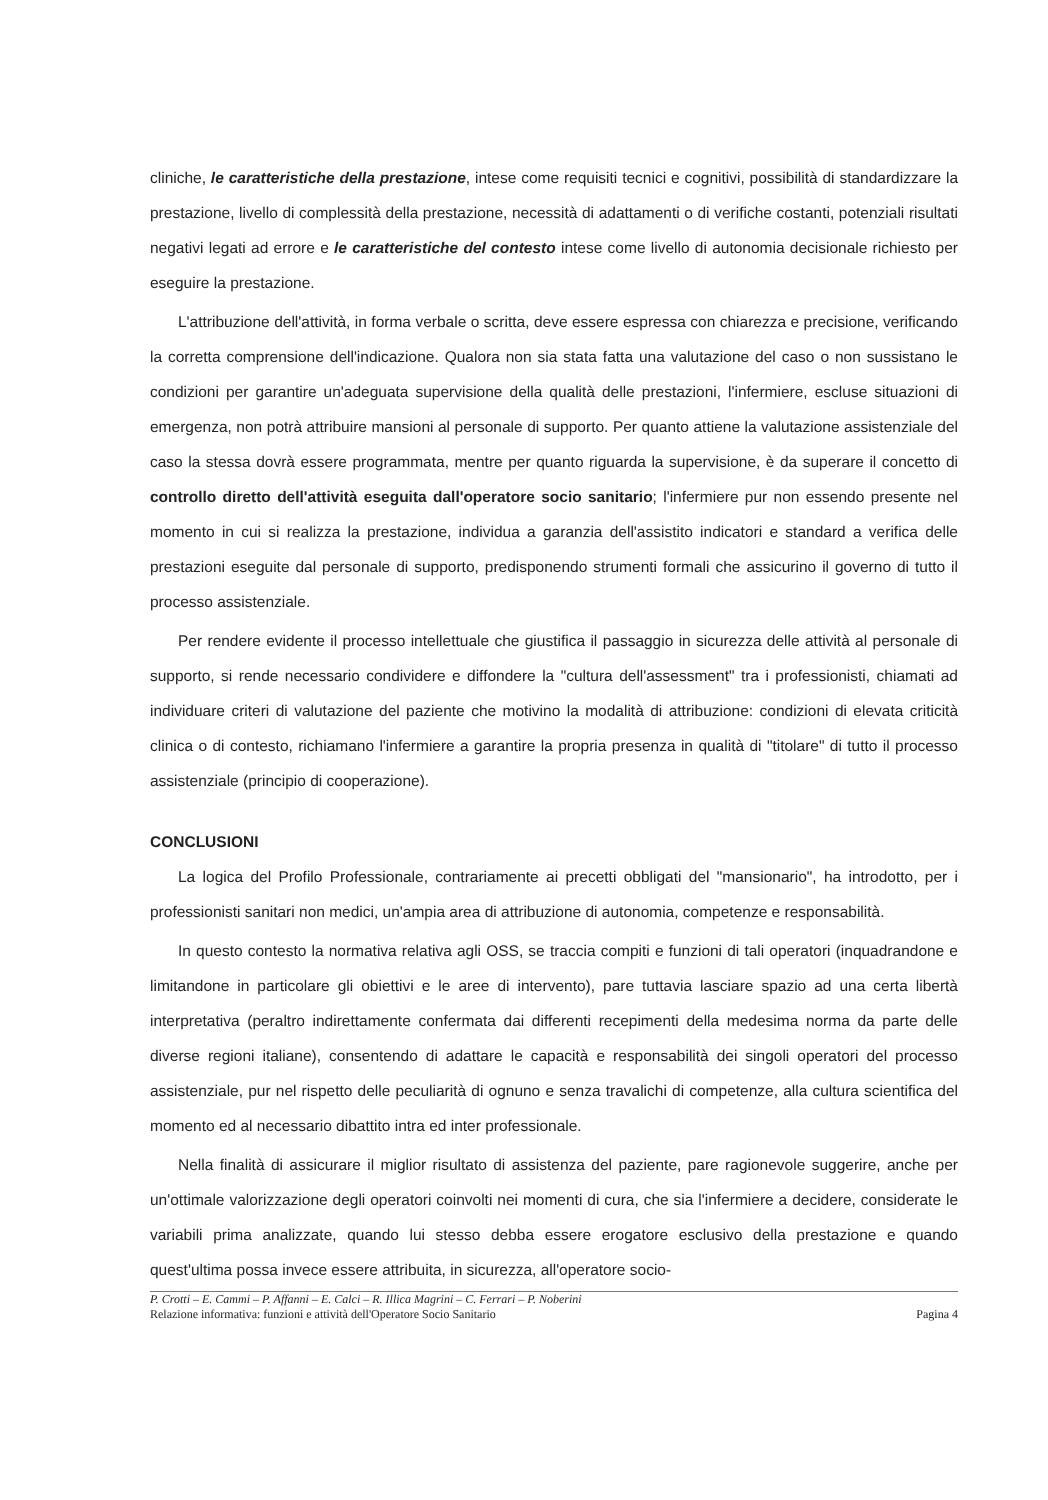cliniche, le caratteristiche della prestazione, intese come requisiti tecnici e cognitivi, possibilità di standardizzare la prestazione, livello di complessità della prestazione, necessità di adattamenti o di verifiche costanti, potenziali risultati negativi legati ad errore e le caratteristiche del contesto intese come livello di autonomia decisionale richiesto per eseguire la prestazione.
L'attribuzione dell'attività, in forma verbale o scritta, deve essere espressa con chiarezza e precisione, verificando la corretta comprensione dell'indicazione. Qualora non sia stata fatta una valutazione del caso o non sussistano le condizioni per garantire un'adeguata supervisione della qualità delle prestazioni, l'infermiere, escluse situazioni di emergenza, non potrà attribuire mansioni al personale di supporto. Per quanto attiene la valutazione assistenziale del caso la stessa dovrà essere programmata, mentre per quanto riguarda la supervisione, è da superare il concetto di controllo diretto dell'attività eseguita dall'operatore socio sanitario; l'infermiere pur non essendo presente nel momento in cui si realizza la prestazione, individua a garanzia dell'assistito indicatori e standard a verifica delle prestazioni eseguite dal personale di supporto, predisponendo strumenti formali che assicurino il governo di tutto il processo assistenziale.
Per rendere evidente il processo intellettuale che giustifica il passaggio in sicurezza delle attività al personale di supporto, si rende necessario condividere e diffondere la "cultura dell'assessment" tra i professionisti, chiamati ad individuare criteri di valutazione del paziente che motivino la modalità di attribuzione: condizioni di elevata criticità clinica o di contesto, richiamano l'infermiere a garantire la propria presenza in qualità di "titolare" di tutto il processo assistenziale (principio di cooperazione).
CONCLUSIONI
La logica del Profilo Professionale, contrariamente ai precetti obbligati del "mansionario", ha introdotto, per i professionisti sanitari non medici, un'ampia area di attribuzione di autonomia, competenze e responsabilità.
In questo contesto la normativa relativa agli OSS, se traccia compiti e funzioni di tali operatori (inquadrandone e limitandone in particolare gli obiettivi e le aree di intervento), pare tuttavia lasciare spazio ad una certa libertà interpretativa (peraltro indirettamente confermata dai differenti recepimenti della medesima norma da parte delle diverse regioni italiane), consentendo di adattare le capacità e responsabilità dei singoli operatori del processo assistenziale, pur nel rispetto delle peculiarità di ognuno e senza travalichi di competenze, alla cultura scientifica del momento ed al necessario dibattito intra ed inter professionale.
Nella finalità di assicurare il miglior risultato di assistenza del paziente, pare ragionevole suggerire, anche per un'ottimale valorizzazione degli operatori coinvolti nei momenti di cura, che sia l'infermiere a decidere, considerate le variabili prima analizzate, quando lui stesso debba essere erogatore esclusivo della prestazione e quando quest'ultima possa invece essere attribuita, in sicurezza, all'operatore socio-
P. Crotti – E. Cammi – P. Affanni – E. Calci – R. Illica Magrini – C. Ferrari – P. Noberini
Relazione informativa: funzioni e attività dell'Operatore Socio Sanitario Pagina 4